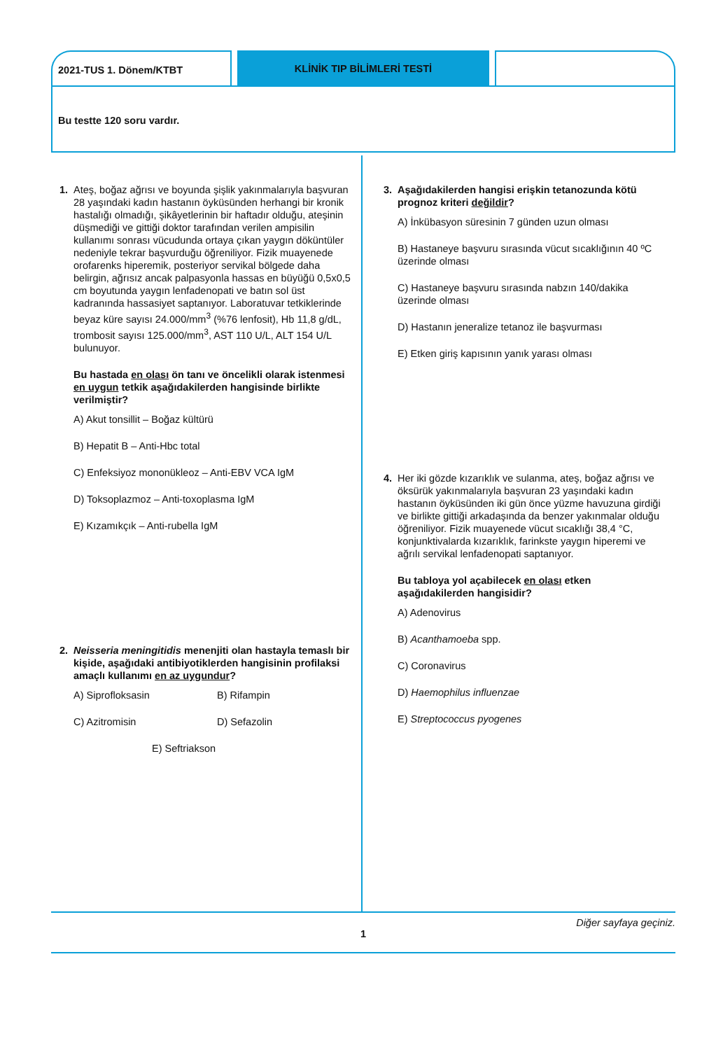2021-TUS 1. Dönem/KTBT KLİNİK TIP BİLİMLERİ TESTİ
Bu testte 120 soru vardır.
1. Ateş, boğaz ağrısı ve boyunda şişlik yakınmalarıyla başvuran 28 yaşındaki kadın hastanın öyküsünden herhangi bir kronik hastalığı olmadığı, şikâyetlerinin bir haftadır olduğu, ateşinin düşmediği ve gittiği doktor tarafından verilen ampisilin kullanımı sonrası vücudunda ortaya çıkan yaygın döküntüler nedeniyle tekrar başvurduğu öğreniliyor. Fizik muayenede orofarenks hiperemik, posteriyor servikal bölgede daha belirgin, ağrısız ancak palpasyonla hassas en büyüğü 0,5x0,5 cm boyutunda yaygın lenfadenopati ve batın sol üst kadranında hassasiyet saptanıyor. Laboratuvar tetkiklerinde beyaz küre sayısı 24.000/mm<sup>3</sup> (%76 lenfosit), Hb 11,8 g/dL, trombosit sayısı 125.000/mm<sup>3</sup>, AST 110 U/L, ALT 154 U/L bulunuyor.
Bu hastada en olası ön tanı ve öncelikli olarak istenmesi en uygun tetkik aşağıdakilerden hangisinde birlikte verilmiştir?
A) Akut tonsillit – Boğaz kültürü
B) Hepatit B – Anti-Hbc total
C) Enfeksiyoz mononükleoz – Anti-EBV VCA IgM
D) Toksoplazmoz – Anti-toxoplasma IgM
E) Kızamıkçık – Anti-rubella IgM
2. Neisseria meningitidis menenjiti olan hastayla temaslı bir kişide, aşağıdaki antibiyotiklerden hangisinin profilaksi amaçlı kullanımı en az uygundur?
A) Siprofloksasin B) Rifampin
C) Azitromisin D) Sefazolin
E) Seftriakson
3. Aşağıdakilerden hangisi erişkin tetanozunda kötü prognoz kriteri değildir?
A) İnkübasyon süresinin 7 günden uzun olması
B) Hastaneye başvuru sırasında vücut sıcaklığının 40 ºC üzerinde olması
C) Hastaneye başvuru sırasında nabzın 140/dakika üzerinde olması
D) Hastanın jeneralize tetanoz ile başvurması
E) Etken giriş kapısının yanık yarası olması
4. Her iki gözde kızarıklık ve sulanma, ateş, boğaz ağrısı ve öksürük yakınmalarıyla başvuran 23 yaşındaki kadın hastanın öyküsünden iki gün önce yüzme havuzuna girdiği ve birlikte gittiği arkadaşında da benzer yakınmalar olduğu öğreniliyor. Fizik muayenede vücut sıcaklığı 38,4 °C, konjunktivalarda kızarıklık, farinkste yaygın hiperemi ve ağrılı servikal lenfadenopati saptanıyor.
Bu tabloya yol açabilecek en olası etken aşağıdakilerden hangisidir?
A) Adenovirus
B) Acanthamoeba spp.
C) Coronavirus
D) Haemophilus influenzae
E) Streptococcus pyogenes
Diğer sayfaya geçiniz.
1